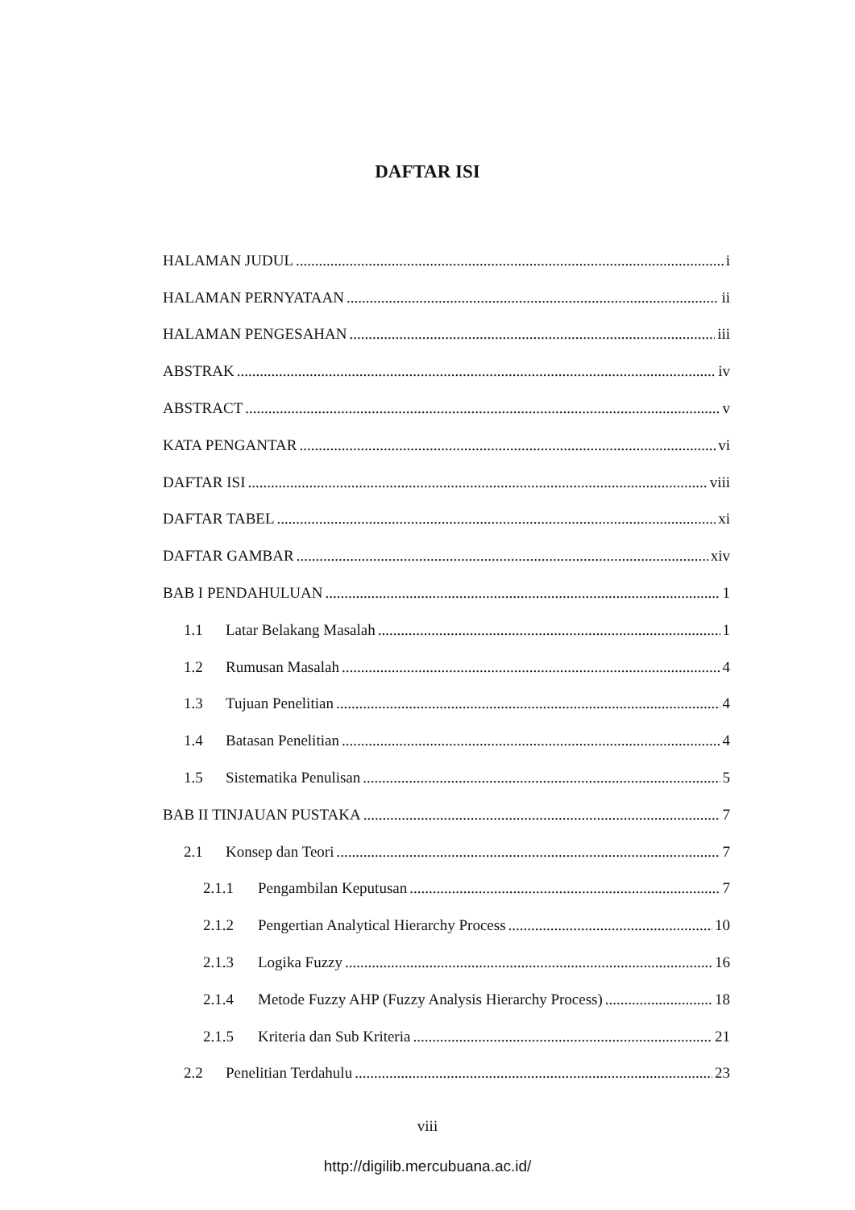DAFTAR ISI
HALAMAN JUDUL i
HALAMAN PERNYATAAN ii
HALAMAN PENGESAHAN iii
ABSTRAK iv
ABSTRACT v
KATA PENGANTAR vi
DAFTAR ISI viii
DAFTAR TABEL xi
DAFTAR GAMBAR xiv
BAB I PENDAHULUAN 1
1.1 Latar Belakang Masalah 1
1.2 Rumusan Masalah 4
1.3 Tujuan Penelitian 4
1.4 Batasan Penelitian 4
1.5 Sistematika Penulisan 5
BAB II TINJAUAN PUSTAKA 7
2.1 Konsep dan Teori 7
2.1.1 Pengambilan Keputusan 7
2.1.2 Pengertian Analytical Hierarchy Process 10
2.1.3 Logika Fuzzy 16
2.1.4 Metode Fuzzy AHP (Fuzzy Analysis Hierarchy Process) 18
2.1.5 Kriteria dan Sub Kriteria 21
2.2 Penelitian Terdahulu 23
viii
http://digilib.mercubuana.ac.id/